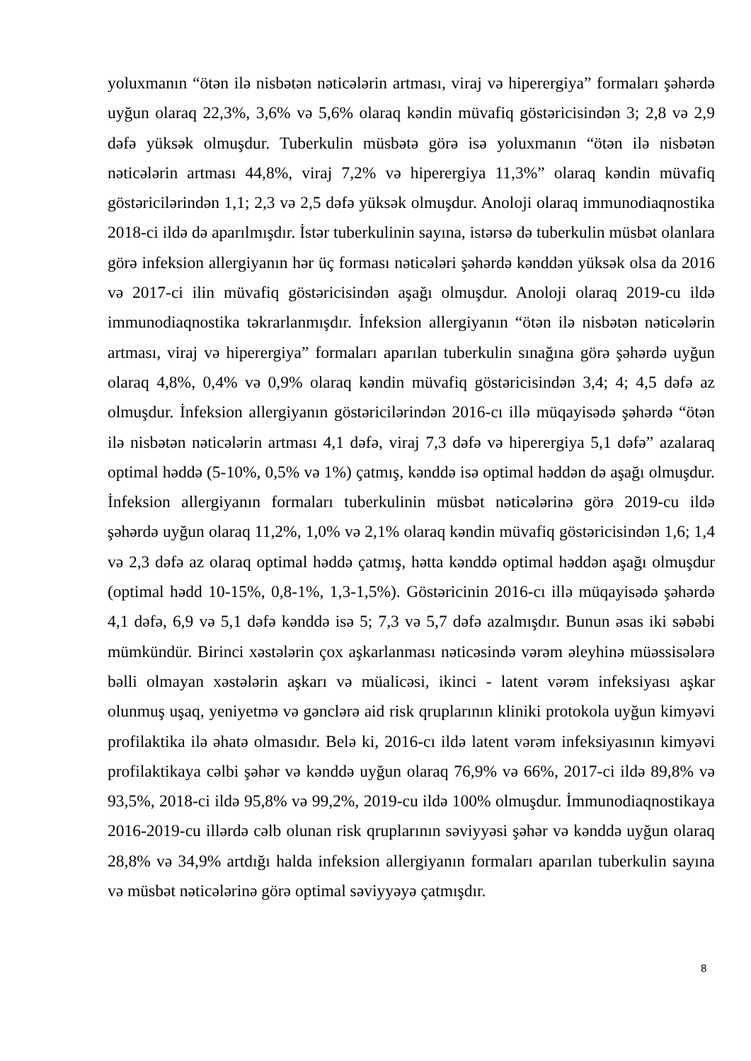yoluxmanın “ötən ilə nisbətən nəticələrin artması, viraj və hiperergiya” formaları şəhərdə uyğun olaraq 22,3%, 3,6% və 5,6% olaraq kəndin müvafiq göstəricisindən 3; 2,8 və 2,9 dəfə yüksək olmuşdur. Tuberkulin müsbətə görə isə yoluxmanın “ötən ilə nisbətən nəticələrin artması 44,8%, viraj 7,2% və hiperergiya 11,3%” olaraq kəndin müvafiq göstəricilərindən 1,1; 2,3 və 2,5 dəfə yüksək olmuşdur. Anoloji olaraq immunodiaqnostika 2018-ci ildə də aparılmışdır. İstər tuberkulinin sayına, istərsə də tuberkulin müsbət olanlara görə infeksion allergiyanın hər üç forması nəticələri şəhərdə kənddən yüksək olsa da 2016 və 2017-ci ilin müvafiq göstəricisindən aşağı olmuşdur. Anoloji olaraq 2019-cu ildə immunodiaqnostika təkrarlanmışdır. İnfeksion allergiyanın “ötən ilə nisbətən nəticələrin artması, viraj və hiperergiya” formaları aparılan tuberkulin sınağına görə şəhərdə uyğun olaraq 4,8%, 0,4% və 0,9% olaraq kəndin müvafiq göstəricisindən 3,4; 4; 4,5 dəfə az olmuşdur. İnfeksion allergiyanın göstəricilərindən 2016-cı illə müqayisədə şəhərdə “ötən ilə nisbətən nəticələrin artması 4,1 dəfə, viraj 7,3 dəfə və hiperergiya 5,1 dəfə” azalaraq optimal həddə (5-10%, 0,5% və 1%) çatmış, kənddə isə optimal həddən də aşağı olmuşdur. İnfeksion allergiyanın formaları tuberkulinin müsbət nəticələrinə görə 2019-cu ildə şəhərdə uyğun olaraq 11,2%, 1,0% və 2,1% olaraq kəndin müvafiq göstəricisindən 1,6; 1,4 və 2,3 dəfə az olaraq optimal həddə çatmış, hətta kənddə optimal həddən aşağı olmuşdur (optimal hədd 10-15%, 0,8-1%, 1,3-1,5%). Göstəricinin 2016-cı illə müqayisədə şəhərdə 4,1 dəfə, 6,9 və 5,1 dəfə kənddə isə 5; 7,3 və 5,7 dəfə azalmışdır. Bunun əsas iki səbəbi mümkündür. Birinci xəstələrin çox aşkarlanması nəticəsində vərəm əleyhinə müəssisələrə bəlli olmayan xəstələrin aşkarı və müalicəsi, ikinci - latent vərəm infeksiyası aşkar olunmuş uşaq, yeniyetmə və gənclərə aid risk qruplarının kliniki protokola uyğun kimyəvi profilaktika ilə əhatə olmasıdır. Belə ki, 2016-cı ildə latent vərəm infeksiyasının kimyəvi profilaktikaya cəlbi şəhər və kənddə uyğun olaraq 76,9% və 66%, 2017-ci ildə 89,8% və 93,5%, 2018-ci ildə 95,8% və 99,2%, 2019-cu ildə 100% olmuşdur. İmmunodiaqnostikaya 2016-2019-cu illərdə cəlb olunan risk qruplarının səviyyəsi şəhər və kənddə uyğun olaraq 28,8% və 34,9% artdığı halda infeksion allergiyanın formaları aparılan tuberkulin sayına və müsbət nəticələrinə görə optimal səviyyəyə çatmışdır.
8